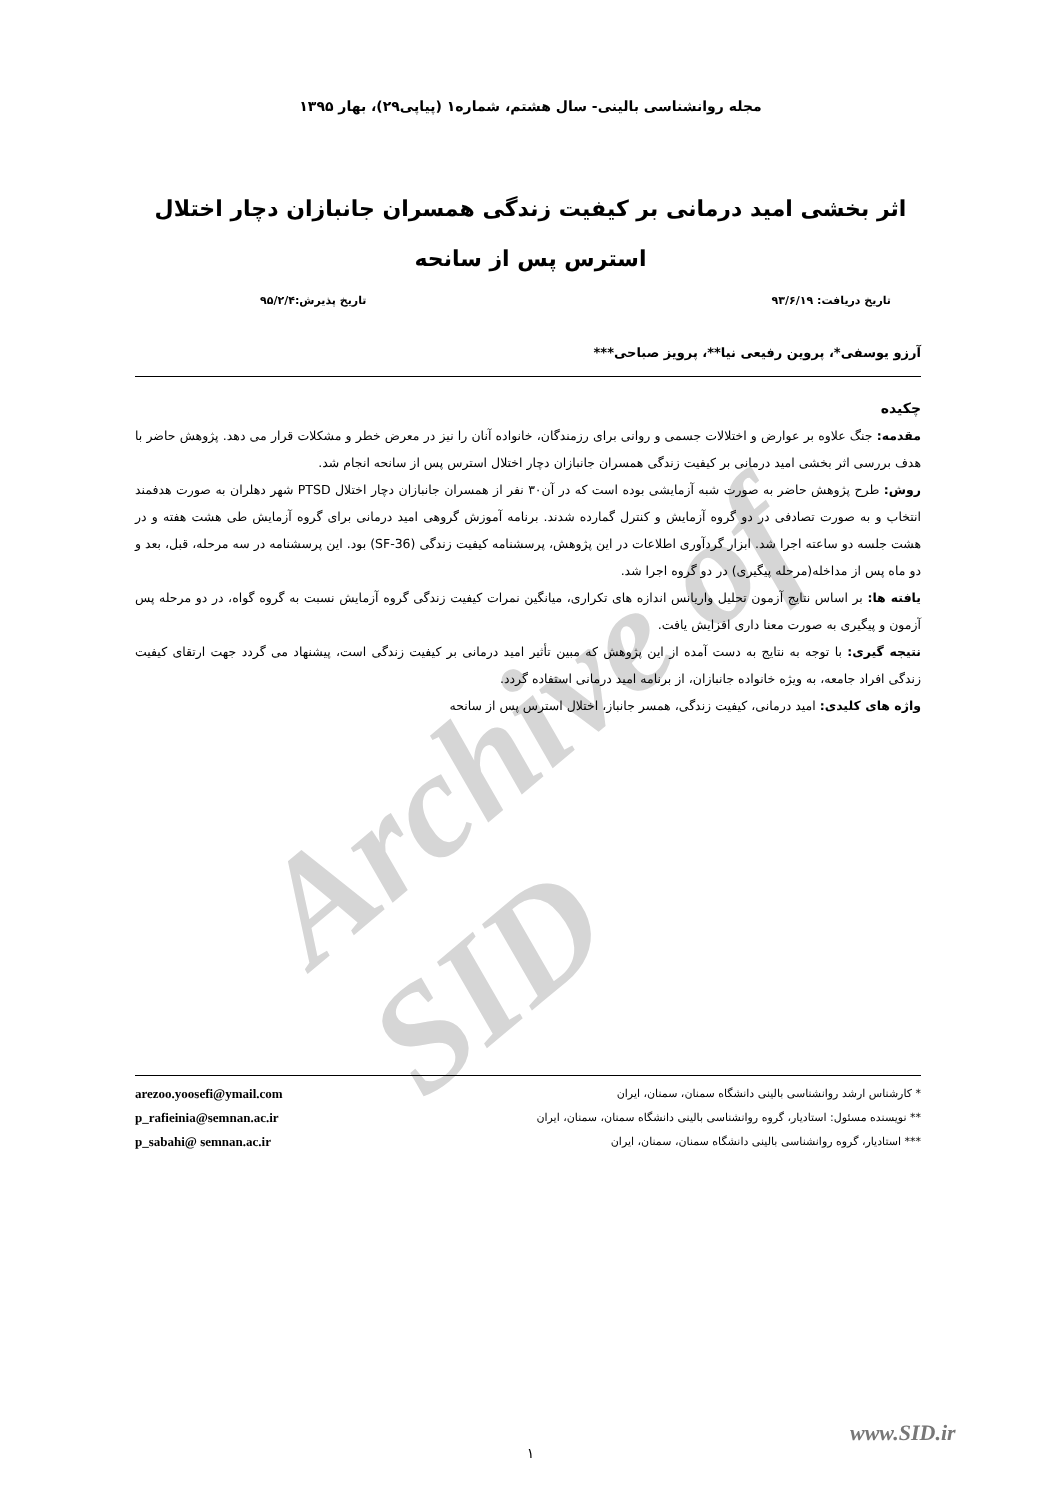Archive of SID
مجله روانشناسی بالینی- سال هشتم، شماره۱ (پیاپی۲۹)، بهار ۱۳۹۵
اثر بخشی امید درمانی بر کیفیت زندگی همسران جانبازان دچار اختلال استرس پس از سانحه
تاریخ دریافت: ۹۳/۶/۱۹ تاریخ پذیرش:۹۵/۲/۴
آرزو یوسفی*، پروین رفیعی نیا**، پرویز صباحی***
چکیده
مقدمه: جنگ علاوه بر عوارض و اختلالات جسمی و روانی برای رزمندگان، خانواده آنان را نیز در معرض خطر و مشکلات قرار می دهد. پژوهش حاضر با هدف بررسی اثر بخشی امید درمانی بر کیفیت زندگی همسران جانبازان دچار اختلال استرس پس از سانحه انجام شد.
روش: طرح پژوهش حاضر به صورت شبه آزمایشی بوده است که در آن۳۰ نفر از همسران جانبازان دچار اختلال PTSD شهر دهلران به صورت هدفمند انتخاب و به صورت تصادفی در دو گروه آزمایش و کنترل گمارده شدند. برنامه آموزش گروهی امید درمانی برای گروه آزمایش طی هشت هفته و در هشت جلسه دو ساعته اجرا شد. ابزار گردآوری اطلاعات در این پژوهش، پرسشنامه کیفیت زندگی (SF-36) بود. این پرسشنامه در سه مرحله، قبل، بعد و دو ماه پس از مداخله(مرحله پیگیری) در دو گروه اجرا شد.
یافته ها: بر اساس نتایج آزمون تحلیل واریانس اندازه های تکراری، میانگین نمرات کیفیت زندگی گروه آزمایش نسبت به گروه گواه، در دو مرحله پس آزمون و پیگیری به صورت معنا داری افزایش یافت.
نتیجه گیری: با توجه به نتایج به دست آمده از این پژوهش که مبین تأثیر امید درمانی بر کیفیت زندگی است، پیشنهاد می گردد جهت ارتقای کیفیت زندگی افراد جامعه، به ویژه خانواده جانبازان، از برنامه امید درمانی استفاده گردد.
واژه های کلیدی: امید درمانی، کیفیت زندگی، همسر جانباز، اختلال استرس پس از سانحه
* کارشناس ارشد روانشناسی بالینی دانشگاه سمنان، سمنان، ایران
** نویسنده مسئول: استادیار، گروه روانشناسی بالینی دانشگاه سمنان، سمنان، ایران
*** استادیار، گروه روانشناسی بالینی دانشگاه سمنان، سمنان، ایران
arezoo.yoosefi@ymail.com
p_rafieinia@semnan.ac.ir
p_sabahi@ semnan.ac.ir
www.SID.ir
۱